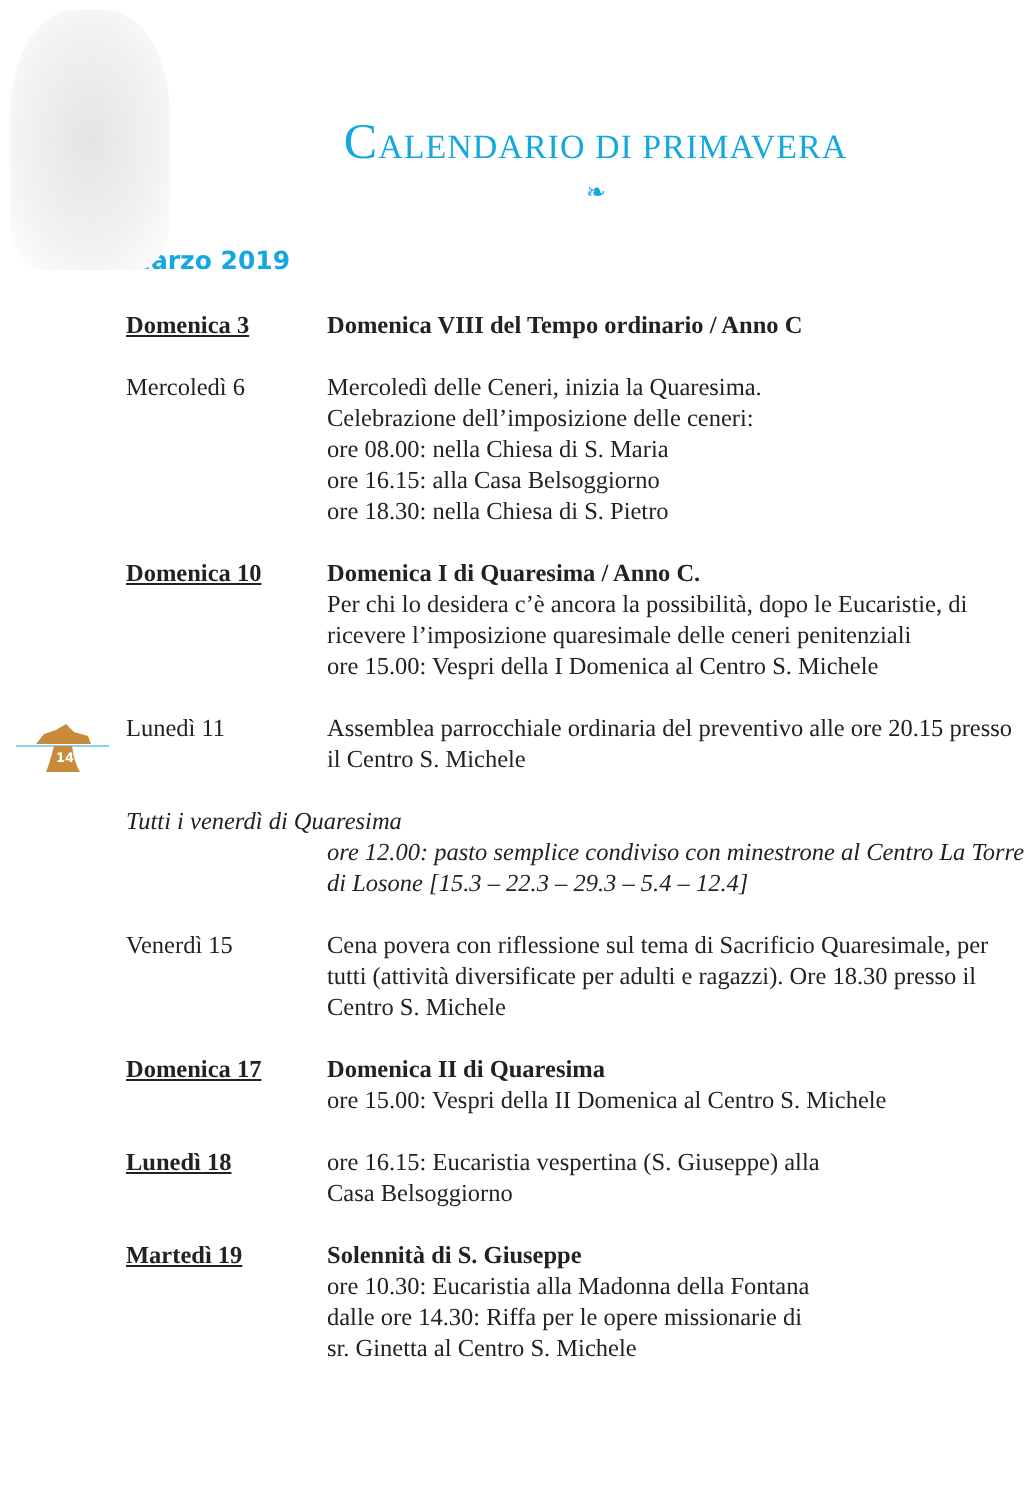14
CALENDARIO DI PRIMAVERA
❧
Marzo 2019
| Domenica 3 | Domenica VIII del Tempo ordinario / Anno C |
| Mercoledì 6 | Mercoledì delle Ceneri, inizia la Quaresima. Celebrazione dell’imposizione delle ceneri: ore 08.00: nella Chiesa di S. Maria ore 16.15: alla Casa Belsoggiorno ore 18.30: nella Chiesa di S. Pietro |
| Domenica 10 | Domenica I di Quaresima / Anno C. Per chi lo desidera c’è ancora la possibilità, dopo le Eucaristie, di ricevere l’imposizione quaresimale delle ceneri penitenziali ore 15.00: Vespri della I Domenica al Centro S. Michele |
| Lunedì 11 | Assemblea parrocchiale ordinaria del preventivo alle ore 20.15 presso il Centro S. Michele |
| Tutti i venerdì di Quaresima | |
| | ore 12.00: pasto semplice condiviso con minestrone al Centro La Torre di Losone [15.3 – 22.3 – 29.3 – 5.4 – 12.4] |
| Venerdì 15 | Cena povera con riflessione sul tema di Sacrificio Quaresimale, per tutti (attività diversificate per adulti e ragazzi). Ore 18.30 presso il Centro S. Michele |
| Domenica 17 | Domenica II di Quaresima ore 15.00: Vespri della II Domenica al Centro S. Michele |
| Lunedì 18 | ore 16.15: Eucaristia vespertina (S. Giuseppe) alla Casa Belsoggiorno |
| Martedì 19 | Solennità di S. Giuseppe ore 10.30: Eucaristia alla Madonna della Fontana dalle ore 14.30: Riffa per le opere missionarie di sr. Ginetta al Centro S. Michele |